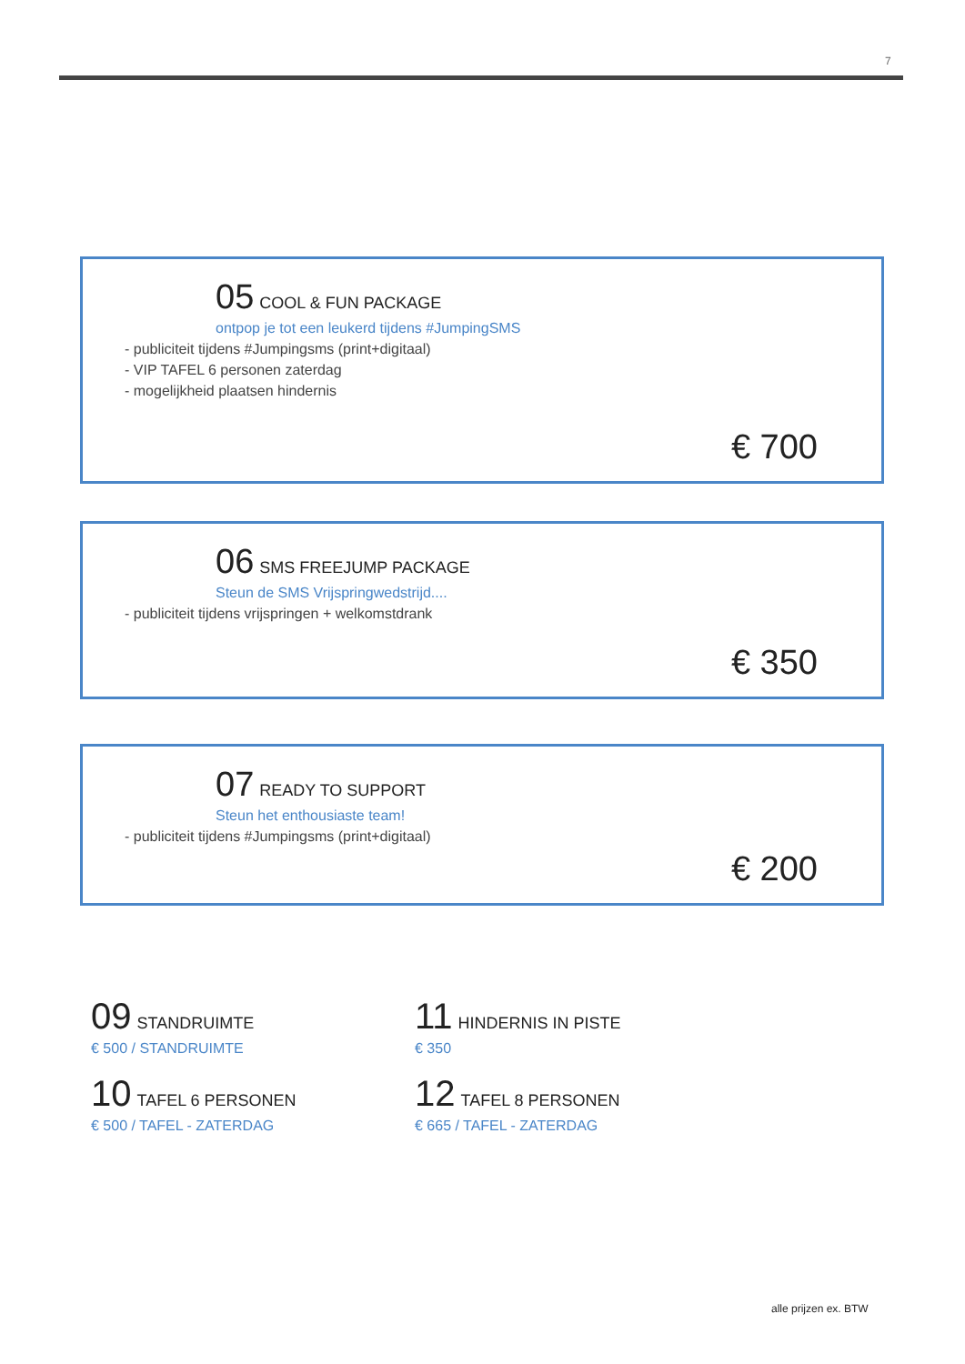7
05 COOL & FUN PACKAGE
ontpop je tot een leukerd tijdens #JumpingSMS
- publiciteit tijdens #Jumpingsms (print+digitaal)
- VIP TAFEL 6 personen zaterdag
- mogelijkheid plaatsen hindernis
€ 700
06 SMS FREEJUMP PACKAGE
Steun de SMS Vrijspringwedstrijd....
- publiciteit tijdens vrijspringen + welkomstdrank
€ 350
07 READY TO SUPPORT
Steun het enthousiaste team!
- publiciteit tijdens #Jumpingsms (print+digitaal)
€ 200
09 STANDRUIMTE
€ 500 / STANDRUIMTE
11 HINDERNIS IN PISTE
€ 350
10 TAFEL 6 PERSONEN
€ 500 / TAFEL - ZATERDAG
12 TAFEL 8 PERSONEN
€ 665 / TAFEL - ZATERDAG
alle prijzen ex. BTW